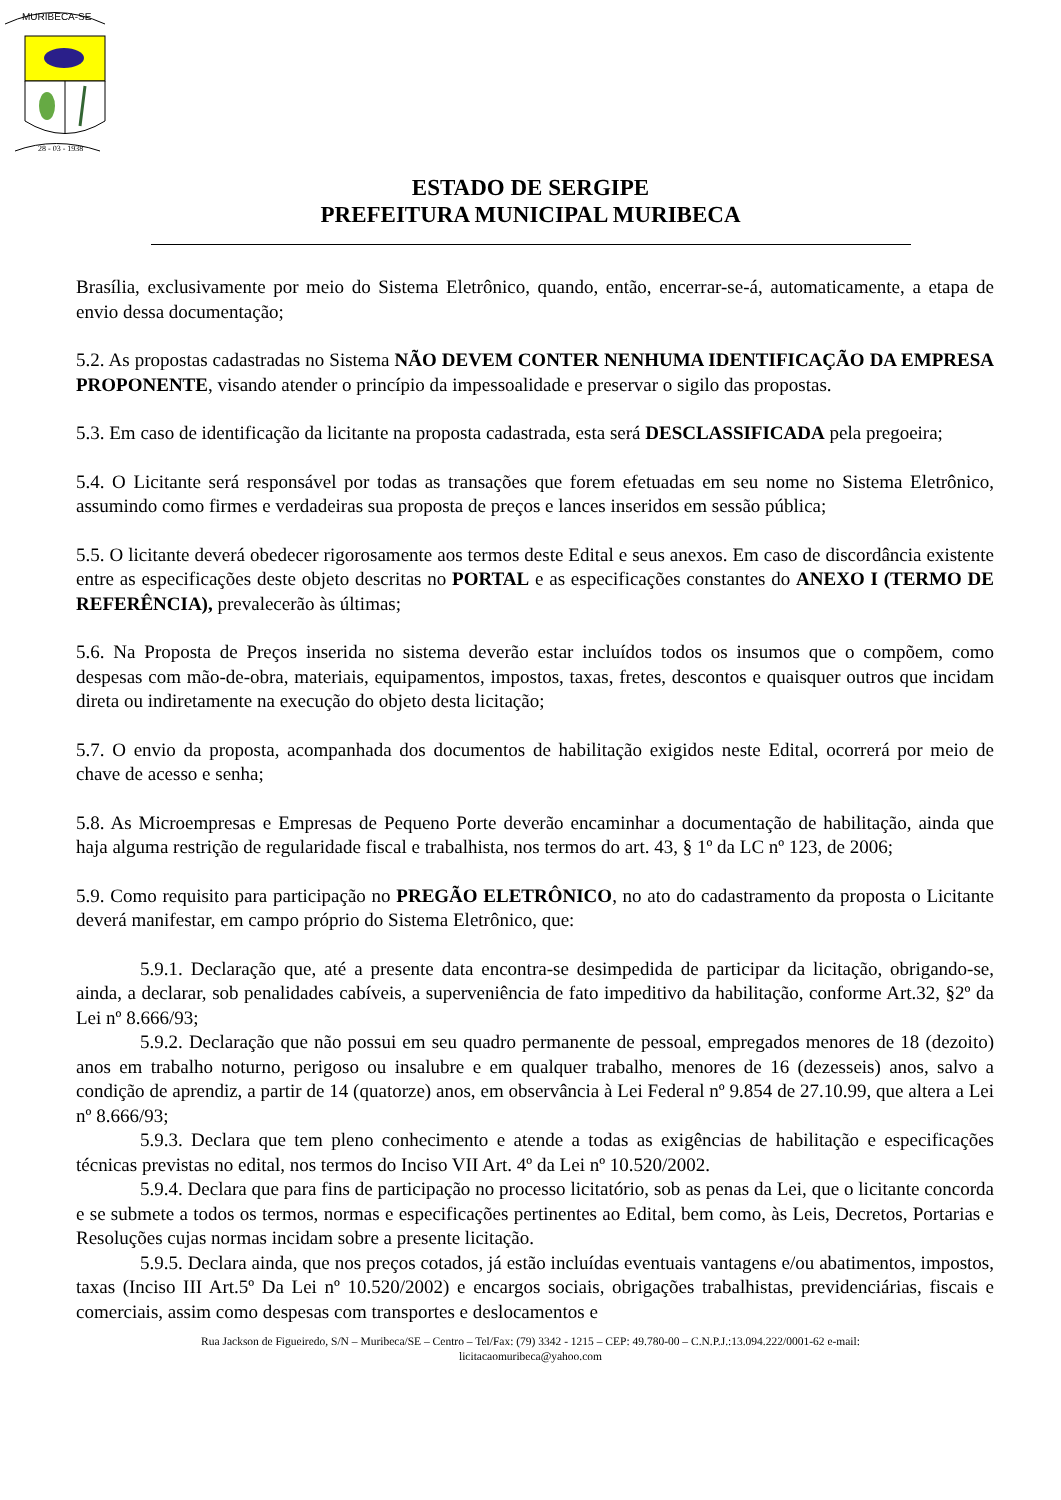MURIBECA-SE
28 - 03 - 1938
ESTADO DE SERGIPE
PREFEITURA MUNICIPAL MURIBECA
Brasília, exclusivamente por meio do Sistema Eletrônico, quando, então, encerrar-se-á, automaticamente, a etapa de envio dessa documentação;
5.2. As propostas cadastradas no Sistema NÃO DEVEM CONTER NENHUMA IDENTIFICAÇÃO DA EMPRESA PROPONENTE, visando atender o princípio da impessoalidade e preservar o sigilo das propostas.
5.3. Em caso de identificação da licitante na proposta cadastrada, esta será DESCLASSIFICADA pela pregoeira;
5.4. O Licitante será responsável por todas as transações que forem efetuadas em seu nome no Sistema Eletrônico, assumindo como firmes e verdadeiras sua proposta de preços e lances inseridos em sessão pública;
5.5. O licitante deverá obedecer rigorosamente aos termos deste Edital e seus anexos. Em caso de discordância existente entre as especificações deste objeto descritas no PORTAL e as especificações constantes do ANEXO I (TERMO DE REFERÊNCIA), prevalecerão às últimas;
5.6. Na Proposta de Preços inserida no sistema deverão estar incluídos todos os insumos que o compõem, como despesas com mão-de-obra, materiais, equipamentos, impostos, taxas, fretes, descontos e quaisquer outros que incidam direta ou indiretamente na execução do objeto desta licitação;
5.7. O envio da proposta, acompanhada dos documentos de habilitação exigidos neste Edital, ocorrerá por meio de chave de acesso e senha;
5.8. As Microempresas e Empresas de Pequeno Porte deverão encaminhar a documentação de habilitação, ainda que haja alguma restrição de regularidade fiscal e trabalhista, nos termos do art. 43, § 1º da LC nº 123, de 2006;
5.9. Como requisito para participação no PREGÃO ELETRÔNICO, no ato do cadastramento da proposta o Licitante deverá manifestar, em campo próprio do Sistema Eletrônico, que:
5.9.1. Declaração que, até a presente data encontra-se desimpedida de participar da licitação, obrigando-se, ainda, a declarar, sob penalidades cabíveis, a superveniência de fato impeditivo da habilitação, conforme Art.32, §2º da Lei nº 8.666/93;
5.9.2. Declaração que não possui em seu quadro permanente de pessoal, empregados menores de 18 (dezoito) anos em trabalho noturno, perigoso ou insalubre e em qualquer trabalho, menores de 16 (dezesseis) anos, salvo a condição de aprendiz, a partir de 14 (quatorze) anos, em observância à Lei Federal nº 9.854 de 27.10.99, que altera a Lei nº 8.666/93;
5.9.3. Declara que tem pleno conhecimento e atende a todas as exigências de habilitação e especificações técnicas previstas no edital, nos termos do Inciso VII Art. 4º da Lei nº 10.520/2002.
5.9.4. Declara que para fins de participação no processo licitatório, sob as penas da Lei, que o licitante concorda e se submete a todos os termos, normas e especificações pertinentes ao Edital, bem como, às Leis, Decretos, Portarias e Resoluções cujas normas incidam sobre a presente licitação.
5.9.5. Declara ainda, que nos preços cotados, já estão incluídas eventuais vantagens e/ou abatimentos, impostos, taxas (Inciso III Art.5º Da Lei nº 10.520/2002) e encargos sociais, obrigações trabalhistas, previdenciárias, fiscais e comerciais, assim como despesas com transportes e deslocamentos e
Rua Jackson de Figueiredo, S/N – Muribeca/SE – Centro – Tel/Fax: (79) 3342 - 1215 – CEP: 49.780-00 – C.N.P.J.:13.094.222/0001-62 e-mail:
licitacaomuribeca@yahoo.com